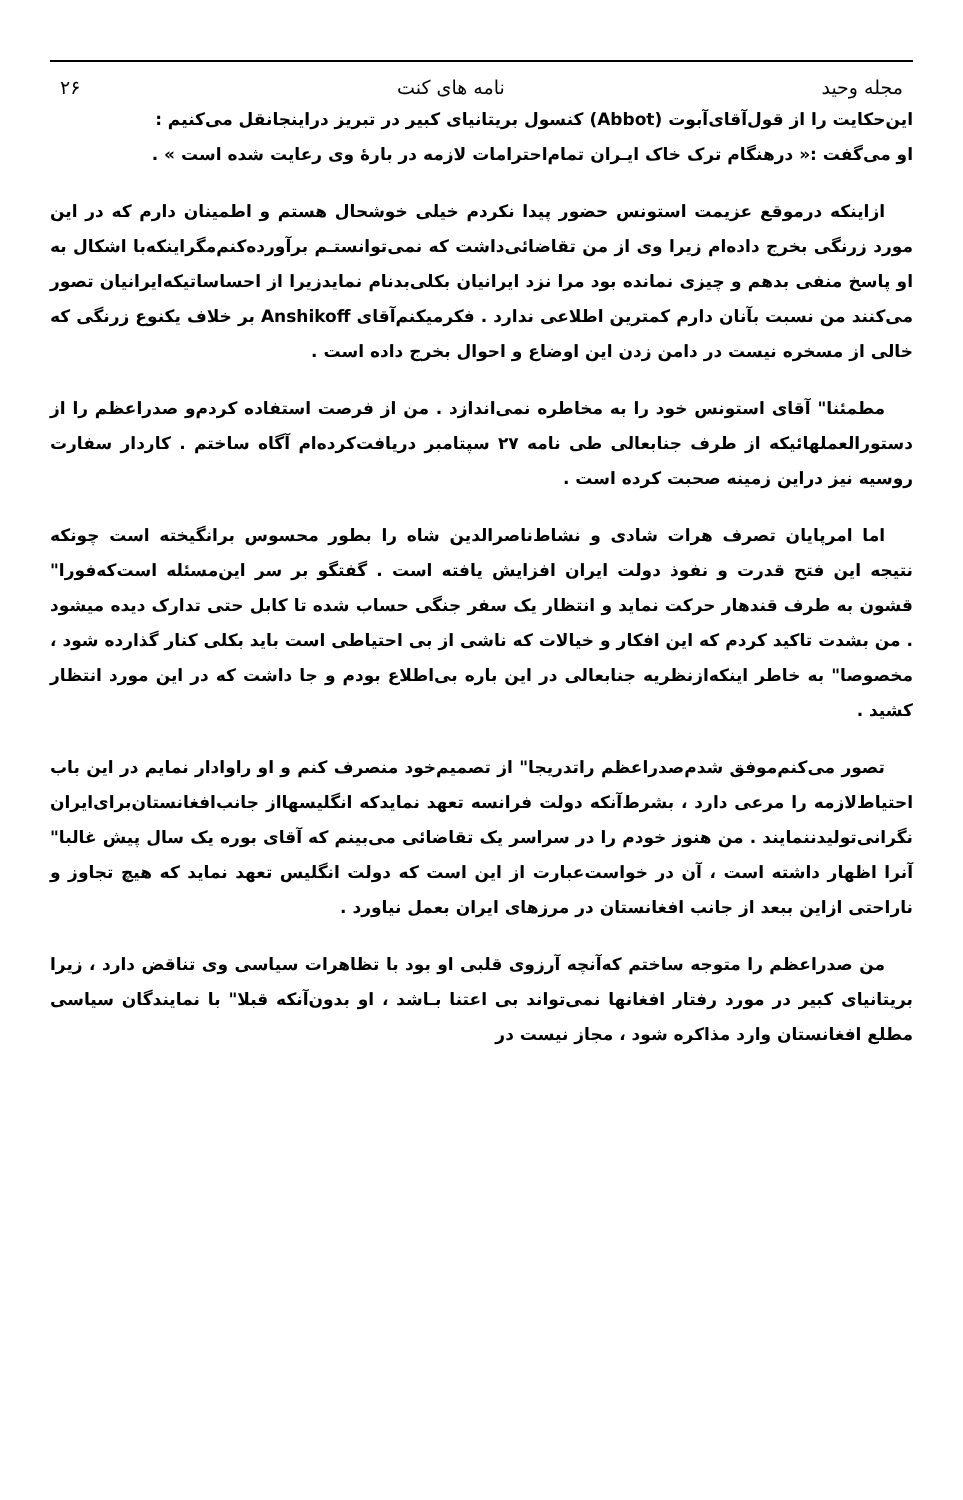مجله وحید نامه های کنت ۲۶
این‌حکایت را از قول‌آقای‌آبوت (Abbot) کنسول بریتانیای کبیر در تبریز دراینجانقل می‌کنیم :
او می‌گفت :« درهنگام ترک خاک ایـران تمام‌احترامات لازمه در بارهٔ وی رعایت شده است » .
ازاینکه درموقع عزیمت استونس حضور پیدا نکردم خیلی خوشحال هستم و اطمینان دارم که در این مورد زرنگی بخرج داده‌ام زیرا وی از من تقاضائی‌داشت که نمی‌توانستـم برآورده‌کنم‌مگراینکه‌با اشکال به او پاسخ منفی بدهم و چیزی نمانده بود مرا نزد ایرانیان بکلی‌بدنام نمایدزیرا از احساساتیکه‌ایرانیان تصور می‌کنند من نسبت بآنان دارم کمترین اطلاعی ندارد . فکرمیکنم‌آقای Anshikoff بر خلاف یکنوع زرنگی که خالی از مسخره نیست در دامن زدن این اوضاع و احوال بخرج داده است .
مطمئنا" آقای استونس خود را به مخاطره نمی‌اندازد . من از فرصت استفاده کردم‌و صدراعظم را از دستورالعملهائیکه از طرف جنابعالی طی نامه ۲۷ سپتامبر دریافت‌کرده‌ام آگاه ساختم . کاردار سفارت روسیه نیز دراین زمینه صحبت کرده است .
اما امرپایان تصرف هرات شادی و نشاط‌ناصرالدین شاه را بطور محسوس برانگیخته است چونکه نتیجه این فتح قدرت و نفوذ دولت ایران افزایش یافته است . گفتگو بر سر این‌مسئله است‌که‌فورا" قشون به طرف قندهار حرکت نماید و انتظار یک سفر جنگی حساب شده تا کابل حتی تدارک دیده میشود . من بشدت تاکید کردم که این افکار و خیالات که ناشی از بی احتیاطی است باید بکلی کنار گذارده شود ، مخصوصا" به خاطر اینکه‌ازنظریه جنابعالی در این باره بی‌اطلاع بودم و جا داشت که در این مورد انتظار کشید .
تصور می‌کنم‌موفق شدم‌صدراعظم راتدریجا" از تصمیم‌خود منصرف کنم و او راوادار نمایم در این باب احتیاط‌لازمه را مرعی دارد ، بشرط‌آنکه دولت فرانسه تعهد نمایدکه انگلیسها‌از جانب‌افغانستان‌برای‌ایران نگرانی‌تولیدننمایند . من هنوز خودم را در سراسر یک تقاضائی می‌بینم که آقای بوره یک سال پیش غالبا" آنرا اظهار داشته است ، آن در خواست‌عبارت از این است که دولت انگلیس تعهد نماید که هیچ تجاوز و ناراحتی ازاین ببعد از جانب افغانستان در مرزهای ایران بعمل نیاورد .
من صدراعظم را متوجه ساختم که‌آنچه آرزوی قلبی او بود با تظاهرات سیاسی وی تناقض دارد ، زیرا بریتانیای کبیر در مورد رفتار افغانها نمی‌تواند بی اعتنا بـاشد ، او بدون‌آنکه قبلا" با نمایندگان سیاسی مطلع افغانستان وارد مذاکره شود ، مجاز نیست در